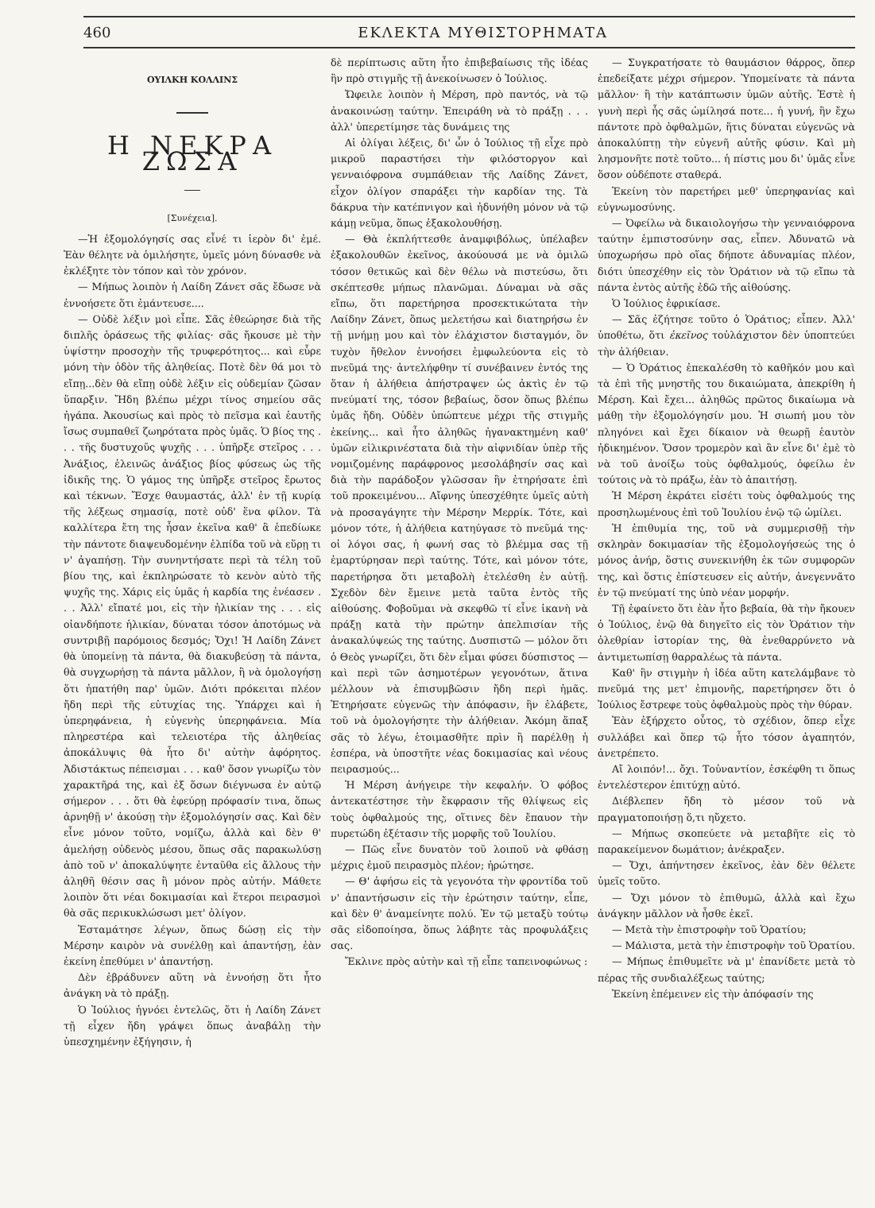460 ΕΚΛΕΚΤΑ ΜΥΘΙΣΤΟΡΗΜΑΤΑ
ΟΥΙΛΚΗ ΚΟΛΛΙΝΣ
Η ΝΕΚΡΑ ΖΩΣΑ
[Συνέχεια].
—Ἡ ἐξομολόγησίς σας εἶνέ τι ἱερὸν δι' ἐμέ. Ἐὰν θέλητε νὰ ὁμιλήσητε, ὑμεῖς μόνη δύνασθε νὰ ἐκλέξητε τὸν τόπον καὶ τὸν χρόνον.
— Μήπως λοιπὸν ἡ Λαίδη Ζάνετ σᾶς ἔδωσε νὰ ἐννοήσετε ὅτι ἐμάντευσε....
— Οὐδὲ λέξιν μοὶ εἶπε. Σᾶς ἐθεώρησε διὰ τῆς διπλῆς ὁράσεως τῆς φιλίας· σᾶς ἤκουσε μὲ τὴν ὑψίστην προσοχὴν τῆς τρυφερότητος... καὶ εὗρε μόνη τὴν ὁδὸν τῆς ἀληθείας. Ποτὲ δὲν θά μοι τὸ εἴπῃ...δὲν θὰ εἴπῃ οὐδὲ λέξιν εἰς οὐδεμίαν ζῶσαν ὕπαρξιν. Ἤδη βλέπω μέχρι τίνος σημείου σᾶς ἠγάπα. Ἀκουσίως καὶ πρὸς τὸ πεῖσμα καὶ ἑαυτῆς ἴσως συμπαθεῖ ζωηρότατα πρὸς ὑμᾶς. Ὁ βίος της . . . τῆς δυστυχοῦς ψυχῆς . . . ὑπῆρξε στεῖρος . . . Ἀνάξιος, ἐλεινῶς ἀνάξιος βίος φύσεως ὡς τῆς ἰδικῆς της. Ὁ γάμος της ὑπῆρξε στεῖρος ἔρωτος καὶ τέκνων. Ἔσχε θαυμαστάς, ἀλλ' ἐν τῇ κυρίᾳ τῆς λέξεως σημασίᾳ, ποτὲ οὐδ' ἕνα φίλον. Τὰ καλλίτερα ἔτη της ἦσαν ἐκεῖνα καθ' ἃ ἐπεδίωκε τὴν πάντοτε διαψευδομένην ἐλπίδα τοῦ νὰ εὕρῃ τι ν' ἀγαπήσῃ. Τὴν συνηντήσατε περὶ τὰ τέλη τοῦ βίου της, καὶ ἐκπληρώσατε τὸ κενὸν αὐτὸ τῆς ψυχῆς της. Χάρις εἰς ὑμᾶς ἡ καρδία της ἐνέασεν . . . Ἀλλ' εἴπατέ μοι, εἰς τὴν ἡλικίαν της . . . εἰς οἱανδήποτε ἡλικίαν, δύναται τόσον ἀποτόμως νὰ συντριβῇ παρόμοιος δεσμός; Ὄχι! Ἡ Λαίδη Ζάνετ θὰ ὑπομείνῃ τὰ πάντα, θὰ διακυβεύσῃ τὰ πάντα, θὰ συγχωρήσῃ τὰ πάντα μᾶλλον, ἢ νὰ ὁμολογήσῃ ὅτι ἠπατήθη παρ' ὑμῶν. Διότι πρόκειται πλέον ἤδη περὶ τῆς εὐτυχίας της. Ὑπάρχει καὶ ἡ ὑπερηφάνεια, ἡ εὐγενὴς ὑπερηφάνεια. Μία πληρεστέρα καὶ τελειοτέρα τῆς ἀληθείας ἀποκάλυψις θὰ ἦτο δι' αὐτὴν ἀφόρητος. Ἀδιστάκτως πέπεισμαι . . . καθ' ὅσον γνωρίζω τὸν χαρακτῆρά της, καὶ ἐξ ὅσων διέγνωσα ἐν αὐτῷ σήμερον . . . ὅτι θὰ ἐφεύρῃ πρόφασίν τινα, ὅπως ἀρνηθῇ ν' ἀκούσῃ τὴν ἐξομολόγησίν σας. Καὶ δὲν εἶνε μόνον τοῦτο, νομίζω, ἀλλὰ καὶ δὲν θ' ἀμελήσῃ οὐδενὸς μέσου, ὅπως σᾶς παρακωλύσῃ ἀπὸ τοῦ ν' ἀποκαλύψητε ἐνταῦθα εἰς ἄλλους τὴν ἀληθῆ θέσιν σας ἢ μόνον πρὸς αὐτήν. Μάθετε λοιπὸν ὅτι νέαι δοκιμασίαι καὶ ἕτεροι πειρασμοὶ θὰ σᾶς περικυκλώσωσι μετ' ὀλίγον.
Ἐσταμάτησε λέγων, ὅπως δώσῃ εἰς τὴν Μέρσην καιρὸν νὰ συνέλθῃ καὶ ἀπαντήσῃ, ἐὰν ἐκείνη ἐπεθύμει ν' ἀπαντήσῃ.
Δὲν ἐβράδυνεν αὕτη νὰ ἐννοήσῃ ὅτι ἦτο ἀνάγκη νὰ τὸ πράξῃ.
Ὁ Ἰούλιος ἠγνόει ἐντελῶς, ὅτι ἡ Λαίδη Ζάνετ τῇ εἶχεν ἤδη γράψει ὅπως ἀναβάλῃ τὴν ὑπεσχημένην ἐξήγησιν, ἡ
δὲ περίπτωσις αὕτη ἦτο ἐπιβεβαίωσις τῆς ἰδέας ἣν πρὸ στιγμῆς τῇ ἀνεκοίνωσεν ὁ Ἰούλιος.
Ὤφειλε λοιπὸν ἡ Μέρση, πρὸ παντός, νὰ τῷ ἀνακοινώσῃ ταύτην. Ἐπειράθη νὰ τὸ πράξῃ . . . ἀλλ' ὑπερετίμησε τὰς δυνάμεις της
Αἱ ὀλίγαι λέξεις, δι' ὧν ὁ Ἰούλιος τῇ εἶχε πρὸ μικροῦ παραστήσει τὴν φιλόστοργον καὶ γενναιόφρονα συμπάθειαν τῆς Λαίδης Ζάνετ, εἶχον ὀλίγον σπαράξει τὴν καρδίαν της. Τὰ δάκρυα τὴν κατέπνιγον καὶ ἠδυνήθη μόνον νὰ τῷ κάμῃ νεῦμα, ὅπως ἐξακολουθήσῃ.
— Θὰ ἐκπλήττεσθε ἀναμφιβόλως, ὑπέλαβεν ἐξακολουθῶν ἐκεῖνος, ἀκούουσά με νὰ ὁμιλῶ τόσον θετικῶς καὶ δὲν θέλω νὰ πιστεύσω, ὅτι σκέπτεσθε μήπως πλανῶμαι. Δύναμαι νὰ σᾶς εἴπω, ὅτι παρετήρησα προσεκτικώτατα τὴν Λαίδην Ζάνετ, ὅπως μελετήσω καὶ διατηρήσω ἐν τῇ μνήμῃ μου καὶ τὸν ἐλάχιστον δισταγμόν, ὃν τυχὸν ἤθελον ἐννοήσει ἐμφωλεύοντα εἰς τὸ πνεῦμά της· ἀντελήφθην τί συνέβαινεν ἐντός της ὅταν ἡ ἀλήθεια ἀπήστραψεν ὡς ἀκτὶς ἐν τῷ πνεύματί της, τόσον βεβαίως, ὅσον ὅπως βλέπω ὑμᾶς ἤδη. Οὐδὲν ὑπώπτευε μέχρι τῆς στιγμῆς ἐκείνης... καὶ ἦτο ἀληθῶς ἠγανακτημένη καθ' ὑμῶν εἰλικρινέστατα διὰ τὴν αἰφνιδίαν ὑπὲρ τῆς νομιζομένης παράφρονος μεσολάβησίν σας καὶ διὰ τὴν παράδοξον γλῶσσαν ἣν ἐτηρήσατε ἐπὶ τοῦ προκειμένου... Αἴφνης ὑπεσχέθητε ὑμεῖς αὐτὴ νὰ προσαγάγητε τὴν Μέρσην Μερρίκ. Τότε, καὶ μόνον τότε, ἡ ἀλήθεια κατηύγασε τὸ πνεῦμά της· οἱ λόγοι σας, ἡ φωνή σας τὸ βλέμμα σας τῇ ἐμαρτύρησαν περὶ ταύτης. Τότε, καὶ μόνον τότε, παρετήρησα ὅτι μεταβολὴ ἐτελέσθη ἐν αὐτῇ. Σχεδὸν δὲν ἔμεινε μετὰ ταῦτα ἐντὸς τῆς αἰθούσης. Φοβοῦμαι νὰ σκεφθῶ τί εἶνε ἱκανὴ νὰ πράξῃ κατὰ τὴν πρώτην ἀπελπισίαν τῆς ἀνακαλύψεώς της ταύτης. Δυσπιστῶ — μόλον ὅτι ὁ Θεὸς γνωρίζει, ὅτι δὲν εἶμαι φύσει δύσπιστος — καὶ περὶ τῶν ἀσημοτέρων γεγονότων, ἅτινα μέλλουν νὰ ἐπισυμβῶσιν ἤδη περὶ ἡμᾶς. Ἐτηρήσατε εὐγενῶς τὴν ἀπόφασιν, ἣν ἐλάβετε, τοῦ νὰ ὁμολογήσητε τὴν ἀλήθειαν. Ἀκόμη ἅπαξ σᾶς τὸ λέγω, ἑτοιμασθῆτε πρὶν ἢ παρέλθῃ ἡ ἑσπέρα, νὰ ὑποστῆτε νέας δοκιμασίας καὶ νέους πειρασμούς...
Ἡ Μέρση ἀνήγειρε τὴν κεφαλήν. Ὁ φόβος ἀντεκατέστησε τὴν ἔκφρασιν τῆς θλίψεως εἰς τοὺς ὀφθαλμούς της, οἵτινες δὲν ἔπαυον τὴν πυρετώδη ἐξέτασιν τῆς μορφῆς τοῦ Ἰουλίου.
— Πῶς εἶνε δυνατὸν τοῦ λοιποῦ νὰ φθάσῃ μέχρις ἐμοῦ πειρασμὸς πλέον; ἠρώτησε.
— Θ' ἀφήσω εἰς τὰ γεγονότα τὴν φροντίδα τοῦ ν' ἀπαντήσωσιν εἰς τὴν ἐρώτησιν ταύτην, εἶπε, καὶ δὲν θ' ἀναμείνητε πολύ. Ἐν τῷ μεταξὺ τούτῳ σᾶς εἰδοποίησα, ὅπως λάβητε τὰς προφυλάξεις σας.
Ἔκλινε πρὸς αὐτὴν καὶ τῇ εἶπε ταπεινοφώνως :
— Συγκρατήσατε τὸ θαυμάσιον θάρρος, ὅπερ ἐπεδείξατε μέχρι σήμερον. Ὑπομείνατε τὰ πάντα μᾶλλον· ἢ τὴν κατάπτωσιν ὑμῶν αὐτῆς. Ἐστὲ ἡ γυνὴ περὶ ἧς σᾶς ὡμίλησά ποτε... ἡ γυνή, ἣν ἔχω πάντοτε πρὸ ὀφθαλμῶν, ἥτις δύναται εὐγενῶς νὰ ἀποκαλύπτῃ τὴν εὐγενῆ αὐτῆς φύσιν. Καὶ μὴ λησμονῆτε ποτὲ τοῦτο... ἡ πίστις μου δι' ὑμᾶς εἶνε ὅσον οὐδέποτε σταθερά.
Ἐκείνη τὸν παρετήρει μεθ' ὑπερηφανίας καὶ εὐγνωμοσύνης.
— Ὀφείλω νὰ δικαιολογήσω τὴν γενναιόφρονα ταύτην ἐμπιστοσύνην σας, εἶπεν. Ἀδυνατῶ νὰ ὑποχωρήσω πρὸ οἵας δήποτε ἀδυναμίας πλέον, διότι ὑπεσχέθην εἰς τὸν Ὁράτιον νὰ τῷ εἴπω τὰ πάντα ἐντὸς αὐτῆς ἐδῶ τῆς αἰθούσης.
Ὁ Ἰούλιος ἐφρικίασε.
— Σᾶς ἐζήτησε τοῦτο ὁ Ὁράτιος; εἶπεν. Ἀλλ' ὑποθέτω, ὅτι ἐκεῖνος τοὐλάχιστον δὲν ὑποπτεύει τὴν ἀλήθειαν.
— Ὁ Ὁράτιος ἐπεκαλέσθη τὸ καθῆκόν μου καὶ τὰ ἐπὶ τῆς μνηστῆς του δικαιώματα, ἀπεκρίθη ἡ Μέρση. Καὶ ἔχει... ἀληθῶς πρῶτος δικαίωμα νὰ μάθῃ τὴν ἐξομολόγησίν μου. Ἡ σιωπή μου τὸν πληγόνει καὶ ἔχει δίκαιον νὰ θεωρῇ ἑαυτὸν ἠδικημένον. Ὅσον τρομερὸν καὶ ἂν εἶνε δι' ἐμὲ τὸ νὰ τοῦ ἀνοίξω τοὺς ὀφθαλμούς, ὀφείλω ἐν τούτοις νὰ τὸ πράξω, ἐὰν τὸ ἀπαιτήσῃ.
Ἡ Μέρση ἐκράτει εἰσέτι τοὺς ὀφθαλμούς της προσηλωμένους ἐπὶ τοῦ Ἰουλίου ἐνῷ τῷ ὡμίλει.
Ἡ ἐπιθυμία της, τοῦ νὰ συμμερισθῇ τὴν σκληρὰν δοκιμασίαν τῆς ἐξομολογήσεώς της ὁ μόνος ἀνήρ, ὅστις συνεκινήθη ἐκ τῶν συμφορῶν της, καὶ ὅστις ἐπίστευσεν εἰς αὐτήν, ἀνεγεννᾶτο ἐν τῷ πνεύματί της ὑπὸ νέαν μορφήν.
Τῇ ἐφαίνετο ὅτι ἐὰν ἦτο βεβαία, θὰ τὴν ἤκουεν ὁ Ἰούλιος, ἐνῷ θὰ διηγεῖτο εἰς τὸν Ὁράτιον τὴν ὀλεθρίαν ἱστορίαν της, θὰ ἐνεθαρρύνετο νὰ ἀντιμετωπίσῃ θαρραλέως τὰ πάντα.
Καθ' ἣν στιγμὴν ἡ ἰδέα αὕτη κατελάμβανε τὸ πνεῦμά της μετ' ἐπιμονῆς, παρετήρησεν ὅτι ὁ Ἰούλιος ἔστρεφε τοὺς ὀφθαλμοὺς πρὸς τὴν θύραν.
Ἐὰν ἐξήρχετο οὗτος, τὸ σχέδιον, ὅπερ εἶχε συλλάβει καὶ ὅπερ τῷ ἦτο τόσον ἀγαπητόν, ἀνετρέπετο.
Αἴ λοιπόν!... ὄχι. Τοὐναντίον, ἐσκέφθη τι ὅπως ἐντελέστερον ἐπιτύχῃ αὐτό.
Διέβλεπεν ἤδη τὸ μέσον τοῦ νὰ πραγματοποιήσῃ ὅ,τι ηὔχετο.
— Μήπως σκοπεύετε νὰ μεταβῆτε εἰς τὸ παρακείμενον δωμάτιον; ἀνέκραξεν.
— Ὄχι, ἀπήντησεν ἐκεῖνος, ἐὰν δὲν θέλετε ὑμεῖς τοῦτο.
— Ὄχι μόνον τὸ ἐπιθυμῶ, ἀλλὰ καὶ ἔχω ἀνάγκην μᾶλλον νὰ ἦσθε ἐκεῖ.
— Μετὰ τὴν ἐπιστροφὴν τοῦ Ὁρατίου;
— Μάλιστα, μετὰ τὴν ἐπιστροφὴν τοῦ Ὁρατίου.
— Μήπως ἐπιθυμεῖτε νὰ μ' ἐπανίδετε μετὰ τὸ πέρας τῆς συνδιαλέξεως ταύτης;
Ἐκείνη ἐπέμεινεν εἰς τὴν ἀπόφασίν της